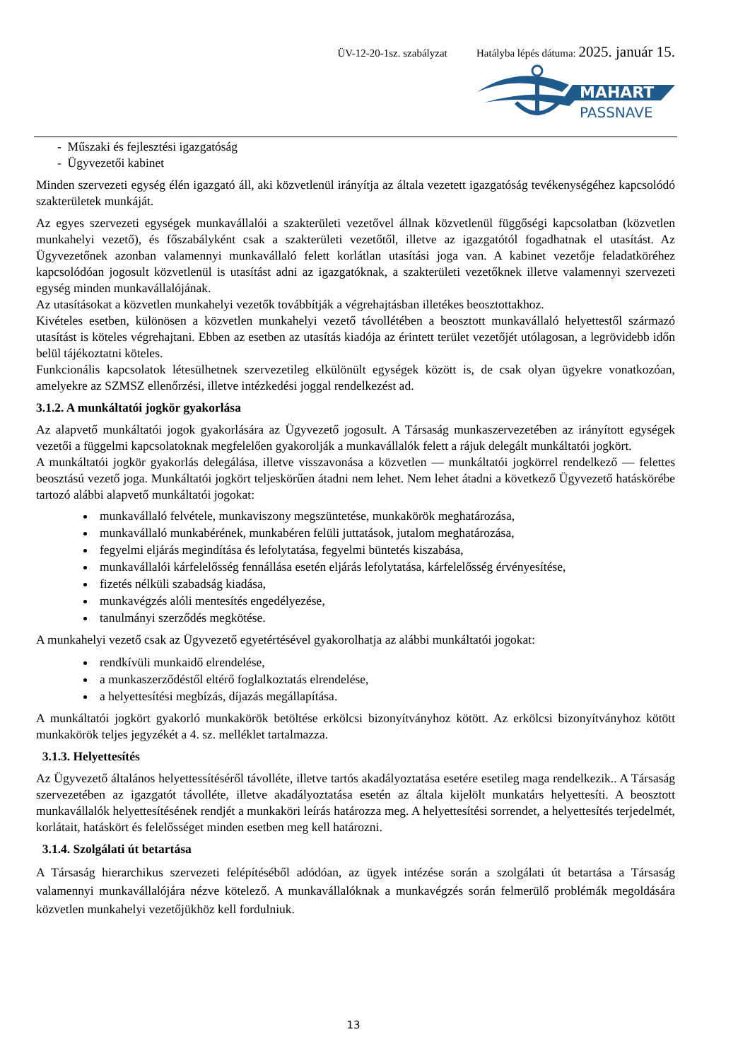ÜV-12-20-1sz. szabályzat Hatályba lépés dátuma: 2025. január 15.
MAHART
PASSNAVE
- Műszaki és fejlesztési igazgatóság
- Ügyvezetői kabinet
Minden szervezeti egység élén igazgató áll, aki közvetlenül irányítja az általa vezetett igazgatóság tevékenységéhez kapcsolódó szakterületek munkáját.
Az egyes szervezeti egységek munkavállalói a szakterületi vezetővel állnak közvetlenül függőségi kapcsolatban (közvetlen munkahelyi vezető), és főszabályként csak a szakterületi vezetőtől, illetve az igazgatótól fogadhatnak el utasítást. Az Ügyvezetőnek azonban valamennyi munkavállaló felett korlátlan utasítási joga van. A kabinet vezetője feladatköréhez kapcsolódóan jogosult közvetlenül is utasítást adni az igazgatóknak, a szakterületi vezetőknek illetve valamennyi szervezeti egység minden munkavállalójának.
Az utasításokat a közvetlen munkahelyi vezetők továbbítják a végrehajtásban illetékes beosztottakhoz.
Kivételes esetben, különösen a közvetlen munkahelyi vezető távollétében a beosztott munkavállaló helyettestől származó utasítást is köteles végrehajtani. Ebben az esetben az utasítás kiadója az érintett terület vezetőjét utólagosan, a legrövidebb időn belül tájékoztatni köteles.
Funkcionális kapcsolatok létesülhetnek szervezetileg elkülönült egységek között is, de csak olyan ügyekre vonatkozóan, amelyekre az SZMSZ ellenőrzési, illetve intézkedési joggal rendelkezést ad.
3.1.2. A munkáltatói jogkör gyakorlása
Az alapvető munkáltatói jogok gyakorlására az Ügyvezető jogosult. A Társaság munkaszervezetében az irányított egységek vezetői a függelmi kapcsolatoknak megfelelően gyakorolják a munkavállalók felett a rájuk delegált munkáltatói jogkört.
A munkáltatói jogkör gyakorlás delegálása, illetve visszavonása a közvetlen — munkáltatói jogkörrel rendelkező — felettes beosztású vezető joga. Munkáltatói jogkört teljeskörűen átadni nem lehet. Nem lehet átadni a következő Ügyvezető hatáskörébe tartozó alábbi alapvető munkáltatói jogokat:
munkavállaló felvétele, munkaviszony megszüntetése, munkakörök meghatározása,
munkavállaló munkabérének, munkabéren felüli juttatások, jutalom meghatározása,
fegyelmi eljárás megindítása és lefolytatása, fegyelmi büntetés kiszabása,
munkavállalói kárfelelősség fennállása esetén eljárás lefolytatása, kárfelelősség érvényesítése,
fizetés nélküli szabadság kiadása,
munkavégzés alóli mentesítés engedélyezése,
tanulmányi szerződés megkötése.
A munkahelyi vezető csak az Ügyvezető egyetértésével gyakorolhatja az alábbi munkáltatói jogokat:
rendkívüli munkaidő elrendelése,
a munkaszerződéstől eltérő foglalkoztatás elrendelése,
a helyettesítési megbízás, díjazás megállapítása.
A munkáltatói jogkört gyakorló munkakörök betöltése erkölcsi bizonyítványhoz kötött. Az erkölcsi bizonyítványhoz kötött munkakörök teljes jegyzékét a 4. sz. melléklet tartalmazza.
3.1.3. Helyettesítés
Az Ügyvezető általános helyettessítéséről távolléte, illetve tartós akadályoztatása esetére esetileg maga rendelkezik.. A Társaság szervezetében az igazgatót távolléte, illetve akadályoztatása esetén az általa kijelölt munkatárs helyettesíti. A beosztott munkavállalók helyettesítésének rendjét a munkaköri leírás határozza meg. A helyettesítési sorrendet, a helyettesítés terjedelmét, korlátait, hatáskört és felelősséget minden esetben meg kell határozni.
3.1.4. Szolgálati út betartása
A Társaság hierarchikus szervezeti felépítéséből adódóan, az ügyek intézése során a szolgálati út betartása a Társaság valamennyi munkavállalójára nézve kötelező. A munkavállalóknak a munkavégzés során felmerülő problémák megoldására közvetlen munkahelyi vezetőjükhöz kell fordulniuk.
13